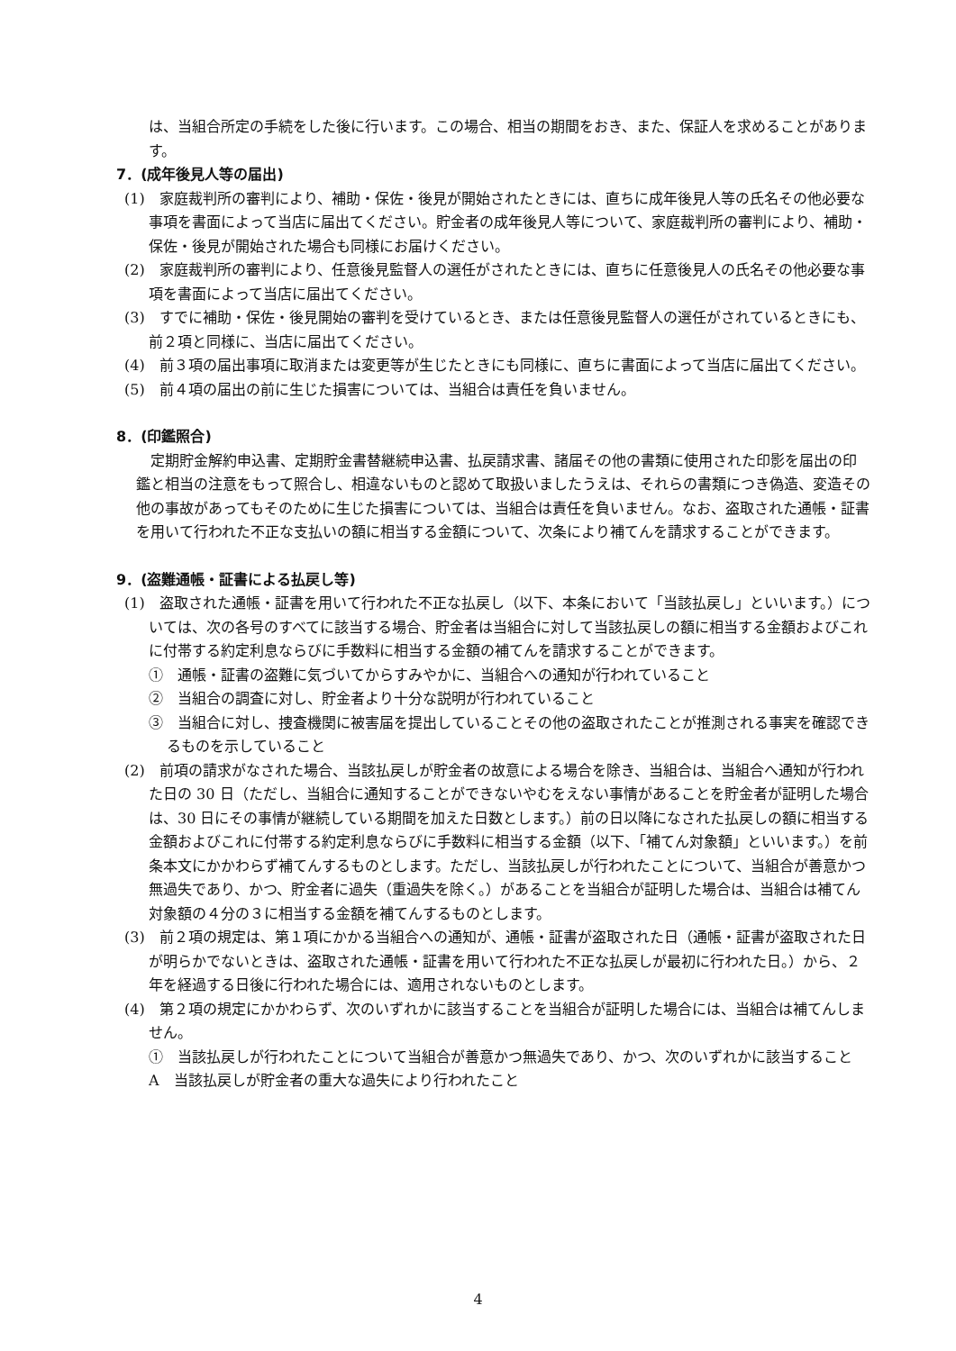は、当組合所定の手続をした後に行います。この場合、相当の期間をおき、また、保証人を求めることがあります。
7．(成年後見人等の届出)
(1)　家庭裁判所の審判により、補助・保佐・後見が開始されたときには、直ちに成年後見人等の氏名その他必要な事項を書面によって当店に届出てください。貯金者の成年後見人等について、家庭裁判所の審判により、補助・保佐・後見が開始された場合も同様にお届けください。
(2)　家庭裁判所の審判により、任意後見監督人の選任がされたときには、直ちに任意後見人の氏名その他必要な事項を書面によって当店に届出てください。
(3)　すでに補助・保佐・後見開始の審判を受けているとき、または任意後見監督人の選任がされているときにも、前２項と同様に、当店に届出てください。
(4)　前３項の届出事項に取消または変更等が生じたときにも同様に、直ちに書面によって当店に届出てください。
(5)　前４項の届出の前に生じた損害については、当組合は責任を負いません。
8．(印鑑照合)
定期貯金解約申込書、定期貯金書替継続申込書、払戻請求書、諸届その他の書類に使用された印影を届出の印鑑と相当の注意をもって照合し、相違ないものと認めて取扱いましたうえは、それらの書類につき偽造、変造その他の事故があってもそのために生じた損害については、当組合は責任を負いません。なお、盗取された通帳・証書を用いて行われた不正な支払いの額に相当する金額について、次条により補てんを請求することができます。
9．(盗難通帳・証書による払戻し等)
(1)　盗取された通帳・証書を用いて行われた不正な払戻し（以下、本条において「当該払戻し」といいます。）については、次の各号のすべてに該当する場合、貯金者は当組合に対して当該払戻しの額に相当する金額およびこれに付帯する約定利息ならびに手数料に相当する金額の補てんを請求することができます。
①　通帳・証書の盗難に気づいてからすみやかに、当組合への通知が行われていること
②　当組合の調査に対し、貯金者より十分な説明が行われていること
③　当組合に対し、捜査機関に被害届を提出していることその他の盗取されたことが推測される事実を確認できるものを示していること
(2)　前項の請求がなされた場合、当該払戻しが貯金者の故意による場合を除き、当組合は、当組合へ通知が行われた日の 30 日（ただし、当組合に通知することができないやむをえない事情があることを貯金者が証明した場合は、30 日にその事情が継続している期間を加えた日数とします。）前の日以降になされた払戻しの額に相当する金額およびこれに付帯する約定利息ならびに手数料に相当する金額（以下、「補てん対象額」といいます。）を前条本文にかかわらず補てんするものとします。ただし、当該払戻しが行われたことについて、当組合が善意かつ無過失であり、かつ、貯金者に過失（重過失を除く。）があることを当組合が証明した場合は、当組合は補てん対象額の４分の３に相当する金額を補てんするものとします。
(3)　前２項の規定は、第１項にかかる当組合への通知が、通帳・証書が盗取された日（通帳・証書が盗取された日が明らかでないときは、盗取された通帳・証書を用いて行われた不正な払戻しが最初に行われた日。）から、２年を経過する日後に行われた場合には、適用されないものとします。
(4)　第２項の規定にかかわらず、次のいずれかに該当することを当組合が証明した場合には、当組合は補てんしません。
①　当該払戻しが行われたことについて当組合が善意かつ無過失であり、かつ、次のいずれかに該当すること
A　当該払戻しが貯金者の重大な過失により行われたこと
4